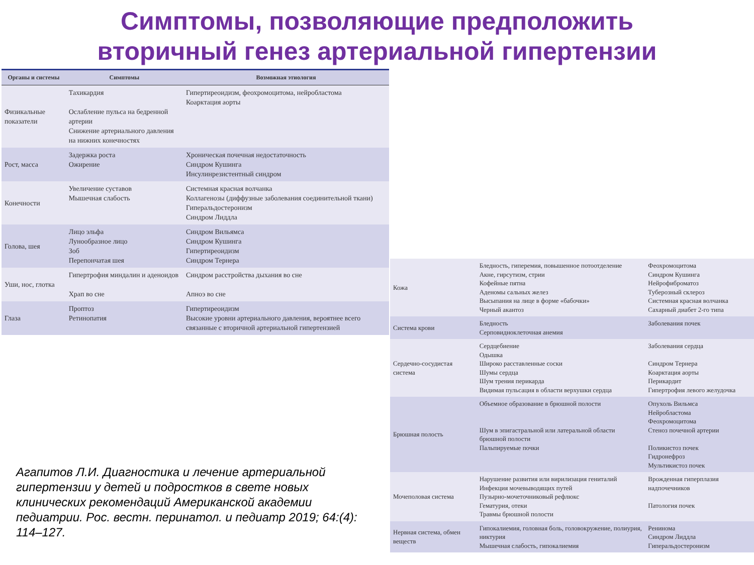Симптомы, позволяющие предположить
вторичный генез артериальной гипертензии
| Органы и системы | Симптомы | Возможная этиология |
| --- | --- | --- |
| Физикальные показатели | Тахикардия Ослабление пульса на бедренной артерии Снижение артериального давления на нижних конечностях | Гипертиреоидизм, феохромоцитома, нейробластома Коарктация аорты |
| Рост, масса | Задержка роста Ожирение | Хроническая почечная недостаточность Синдром Кушинга Инсулинрезистентный синдром |
| Конечности | Увеличение суставов Мышечная слабость | Системная красная волчанка Коллагенозы (диффузные заболевания соединительной ткани) Гиперальдостеронизм Синдром Лиддла |
| Голова, шея | Лицо эльфа Лунообразное лицо Зоб Перепончатая шея | Синдром Вильямса Синдром Кушинга Гипертиреоидизм Синдром Тернера |
| Уши, нос, глотка | Гипертрофия миндалин и аденоидов Храп во сне | Синдром расстройства дыхания во сне Апноэ во сне |
| Глаза | Проптоз Ретинопатия | Гипертиреоидизм Высокие уровни артериального давления, вероятнее всего связанные с вторичной артериальной гипертензией |
| Кожа | Бледность, гиперемия, повышенное потоотделение Акне, гирсутизм, стрии Кофейные пятна Аденомы сальных желез Высыпания на лице в форме «бабочки» Черный акантоз | Феохромоцитома Синдром Кушинга Нейрофиброматоз Туберозный склероз Системная красная волчанка Сахарный диабет 2-го типа |
| Система крови | Бледность Серповидноклеточная анемия | Заболевания почек |
| Сердечно-сосудистая система | Сердцебиение Одышка Широко расставленные соски Шумы сердца Шум трения перикарда Видимая пульсация в области верхушки сердца | Заболевания сердца Синдром Тернера Коарктация аорты Перикардит Гипертрофия левого желудочка |
| Брюшная полость | Объемное образование в брюшной полости Шум в эпигастральной или латеральной области брюшной полости Пальпируемые почки | Опухоль Вильмса Нейробластома Феохромоцитома Стеноз почечной артерии Поликистоз почек Гидронефроз Мультикистоз почек |
| Мочеполовая система | Нарушение развития или вирилизация гениталий Инфекция мочевыводящих путей Пузырно-мочеточниковый рефлюкс Гематурия, отеки Травмы брюшной полости | Врожденная гиперплазия надпочечников Патология почек |
| Нервная система, обмен веществ | Гипокалиемия, головная боль, головокружение, полиурия, никтурия Мышечная слабость, гипокалиемия | Ренинома Синдром Лиддла Гиперальдостеронизм |
Агапитов Л.И. Диагностика и лечение артериальной гипертензии у детей и подростков в свете новых клинических рекомендаций Американской академии педиатрии. Рос. вестн. перинатол. и педиатр 2019; 64:(4): 114–127.